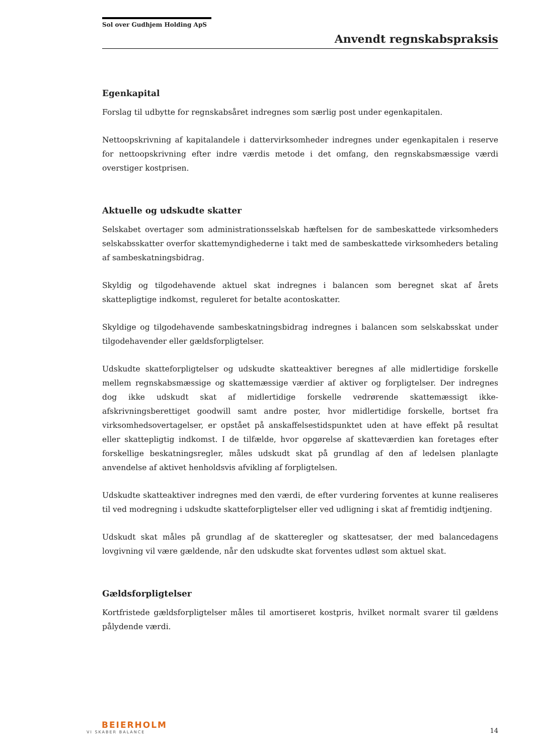Sol over Gudhjem Holding ApS
Anvendt regnskabspraksis
Egenkapital
Forslag til udbytte for regnskabsåret indregnes som særlig post under egenkapitalen.
Nettoopskrivning af kapitalandele i dattervirksomheder indregnes under egenkapitalen i reserve for nettoopskrivning efter indre værdis metode i det omfang, den regnskabsmæssige værdi overstiger kostprisen.
Aktuelle og udskudte skatter
Selskabet overtager som administrationsselskab hæftelsen for de sambeskattede virksomheders selskabsskatter overfor skattemyndighederne i takt med de sambeskattede virksomheders betaling af sambeskatningsbidrag.
Skyldig og tilgodehavende aktuel skat indregnes i balancen som beregnet skat af årets skattepligtige indkomst, reguleret for betalte acontoskatter.
Skyldige og tilgodehavende sambeskatningsbidrag indregnes i balancen som selskabsskat under tilgodehavender eller gældsforpligtelser.
Udskudte skatteforpligtelser og udskudte skatteaktiver beregnes af alle midlertidige forskelle mellem regnskabsmæssige og skattemæssige værdier af aktiver og forpligtelser. Der indregnes dog ikke udskudt skat af midlertidige forskelle vedrørende skattemæssigt ikke-afskrivningsberettiget goodwill samt andre poster, hvor midlertidige forskelle, bortset fra virksomhedsovertagelser, er opstået på anskaffelsestidspunktet uden at have effekt på resultat eller skattepligtig indkomst. I de tilfælde, hvor opgørelse af skatteværdien kan foretages efter forskellige beskatningsregler, måles udskudt skat på grundlag af den af ledelsen planlagte anvendelse af aktivet henholdsvis afvikling af forpligtelsen.
Udskudte skatteaktiver indregnes med den værdi, de efter vurdering forventes at kunne realiseres til ved modregning i udskudte skatteforpligtelser eller ved udligning i skat af fremtidig indtjening.
Udskudt skat måles på grundlag af de skatteregler og skattesatser, der med balancedagens lovgivning vil være gældende, når den udskudte skat forventes udløst som aktuel skat.
Gældsforpligtelser
Kortfristede gældsforpligtelser måles til amortiseret kostpris, hvilket normalt svarer til gældens pålydende værdi.
BEIERHOLM
VI SKABER BALANCE
14